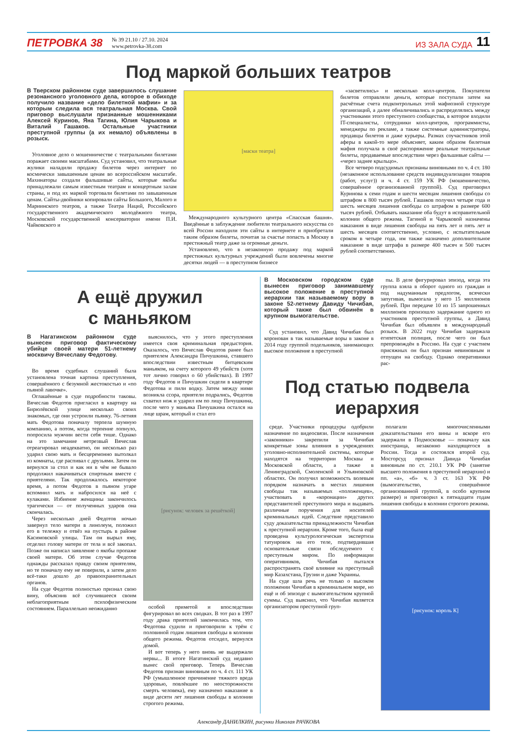ПЕТРОВКА 38
№ 39 21.10 / 27.10. 2024
www.petrovka-38.com
ИЗ ЗАЛА СУДА
11
Под маркой больших театров
В Тверском районном суде завершилось слушание резонансного уголовного дела, которое в обиходе получило название «дело билетной мафии» и за которым следила вся театральная Москва. Свой приговор выслушали признанные мошенниками Алексей Куринов, Яна Тагина, Юлия Чарыкова и Виталий Гашаков. Остальные участники преступной группы (а их немало) объявлены в розыск.
Уголовное дело о мошенничестве с театральными билетами поражает своими масштабами. Суд установил, что театральные жулики наладили продажу билетов через интернет по космически завышенным ценам во всероссийском масштабе. Махинаторы создали фальшивые сайты, которые якобы принадлежали самым известным театрам и концертным залам страны, и под их маркой торговали билетами по завышенным ценам. Сайты-двойники копировали сайты Большого, Малого и Мариинского театров, а также Театра Наций, Российского государственного академического молодёжного театра, Московской государственной консерватории имени П.И. Чайковского и
[маски театра]
Международного культурного центра «Спасская башня». Введённые в заблуждение любители театрального искусства со всей России находили эти сайты в интернете и приобретали таким образом билеты, почитая за счастье попасть в Москву в престижный театр даже за огромные деньги.
Установлено, что в незаконную продажу под маркой престижных культурных учреждений были вовлечены многие десятки людей — в преступном бизнесе
«засветились» и несколько колл-центров. Покупатели билетов отправляли деньги, которые поступали затем на расчётные счета подконтрольных этой мафиозной структуре организаций, а далее обналичивались и распределялись между участниками этого преступного сообщества, в которое входили IT-специалисты, сотрудники колл-центров, программисты, менеджеры по рекламе, а также системные администраторы, продавцы билетов и даже курьеры. Размах соучастников этой аферы в какой-то мере объясняет, каким образом билетная мафия получала в своё распоряжение реальные театральные билеты, продаваемые впоследствии через фальшивые сайты — «через заднее крыльцо».
Все четверо подсудимых признаны виновными по ч. 4 ст. 180 (незаконное использование средств индивидуализации товаров (работ, услуг)) и ч. 4 ст. 159 УК РФ (мошенничество, совершённое организованной группой). Суд приговорил Куринова к семи годам и шести месяцам лишения свободы со штрафом в 800 тысяч рублей. Гашаков получил четыре года и шесть месяцев лишения свободы со штрафом в размере 600 тысяч рублей. Отбывать наказание оба будут в исправительной колонии общего режима. Тагиной и Чарыковой назначены наказания в виде лишения свободы на пять лет и пять лет и шесть месяцев соответственно, условно, с испытательным сроком в четыре года, им также назначено дополнительное наказание в виде штрафа в размере 400 тысяч и 500 тысяч рублей соответственно.
А ещё дружил
с маньяком
В Нагатинском районном суде вынесен приговор фактическому убийце своей матери 51-летнему москвичу Вячеславу Федотову.
Во время судебных слушаний была установлена точная картина преступления, совершённого с безумной жестокостью и «по пьяной лавочке».
Оглашённые в суде подробности таковы. Вячеслав Федотов пригласил в квартиру на Бирюлёвской улице несколько своих знакомых, где они устроили пьянку. 76-летняя мать Федотова поначалу терпела шумную компанию, а потом, когда терпение лопнуло, попросила мужчин вести себя тише. Однако на это замечание нетрезвый Вячеслав отреагировал неадекватно, он несколько раз ударил свою мать и бесцеремонно вытолкал из комнаты, где распивал с друзьями. Затем он вернулся за стол и как ни в чём не бывало продолжил накачиваться спиртным вместе с приятелями. Так продолжалось некоторое время, а потом Федотов в пьяном угаре вспомнил мать и набросился на неё с кулаками. Избиение женщины закончилось трагически — от полученных ударов она скончалась.
Через несколько дней Федотов ночью завернул тело матери в линолеум, положил его в тележку и отвёз на пустырь в районе Касимовской улицы. Там он вырыл яму, отделил голову матери от тела и всё закопал. Позже он написал заявление о якобы пропаже своей матери. Об этом случае Федотов однажды рассказал правду своим приятелям, но те поначалу ему не поверили, а затем дело всё-таки дошло до правоохранительных органов.
На суде Федотов полностью признал свою вину, объяснив всё случившееся своим неблагоприятным психофизическим состоянием. Параллельно неожиданно
выяснилось, что у этого преступления имеется своя криминальная предыстория. Оказалось, что Вячеслав Федотов ранее был приятелем Александра Пичушкина, ставшего впоследствии известным битцевским маньяком, на счету которого 49 убийств (хотя тот лично говорил о 60 убийствах). В 1997 году Федотов и Пичушкин сидели в квартире Федотова и пили водку. Затем между ними возникла ссора, приятели подрались, Федотов схватил нож и ударил им по лицу Пичушкина, после чего у маньяка Пичушкина остался на лице шрам, который и стал его
[рисунок: человек за решёткой]
особой приметой и впоследствии фигурировал во всех сводках. В тот раз в 1997 году драка приятелей закончилась тем, что Федотова судили и приговорили к трём с половиной годам лишения свободы в колонии общего режима. Федотов отсидел, вернулся домой.
И вот теперь у него вновь не выдержали нервы... В итоге Нагатинский суд недавно вынес свой приговор. Теперь Вячеслав Федотов признан виновным по ч. 4 ст. 111 УК РФ (умышленное причинение тяжкого вреда здоровью, повлёкшее по неосторожности смерть человека), ему назначено наказание в виде десяти лет лишения свободы в колонии строгого режима.
В Московском городском суде вынесен приговор занимавшему высокое положение в преступной иерархии так называемому вору в законе 52-летнему Давиду Чичибая, который также был обвинён в крупном вымогательстве.
Суд установил, что Давид Чичибая был коронован в так называемые воры в законе в 2014 году группой подельников, занимающих высокое положение в преступной
пы. В деле фигурировал эпизод, когда эта группа взяла в оборот одного из граждан и под надуманным предлогом, всячески запугивая, вымогала у него 15 миллионов рублей. При передаче 10 из 15 запрошенных миллионов произошло задержание одного из участников преступной группы, а Давид Чичибая был объявлен в международный розыск. В 2022 году Чичибая задержала египетская полиция, после чего он был препровождён в Россию. На суде с участием присяжных он был признан невиновным и отпущен на свободу. Однако оперативники рас-
Под статью подвела
иерархия
среде. Участники процедуры одобрили назначение по видеосвязи. После назначения «законники» закрепили за Чичибая конкретные зоны влияния в учреждениях уголовно-исполнительной системы, которые находятся на территории Москвы и Московской области, а также в Ленинградской, Смоленской и Ульяновской областях. Он получил возможность волевым порядком назначать в местах лишения свободы так называемых «положенцев», участвовать в «коронации» других представителей преступного мира и выдавать различные поручения для носителей криминальных идей. Следствие представило суду доказательства принадлежности Чичибая к преступной иерархии. Кроме того, была ещё проведена культурологическая экспертиза татуировок на его теле, подтвердившая основательные связи обследуемого с преступным миром. По информации оперативников, Чичибая пытался распространять своё влияние на преступный мир Казахстана, Грузии и даже Украины.
На суде шла речь не только о высоком положении Чичибая в криминальном мире, но ещё и об эпизоде с вымогательством крупной суммы. Суд выяснил, что Чичибая является организатором преступной груп-
полагали многочисленными доказательствами его вины и вскоре его задержали в Подмосковье — поначалу как иностранца, незаконно находящегося в России. Тогда и состоялся второй суд. Мосгорсуд признал Давида Чичибая виновным по ст. 210.1 УК РФ (занятие высшего положения в преступной иерархии) и пп. «а», «б» ч. 3 ст. 163 УК РФ (вымогательство, совершённое организованной группой, в особо крупном размере) и приговорил к пятнадцати годам лишения свободы в колонии строгого режима.
[рисунок: король К]
Александр ДАНИЛКИН, рисунки Николая РАЧКОВА